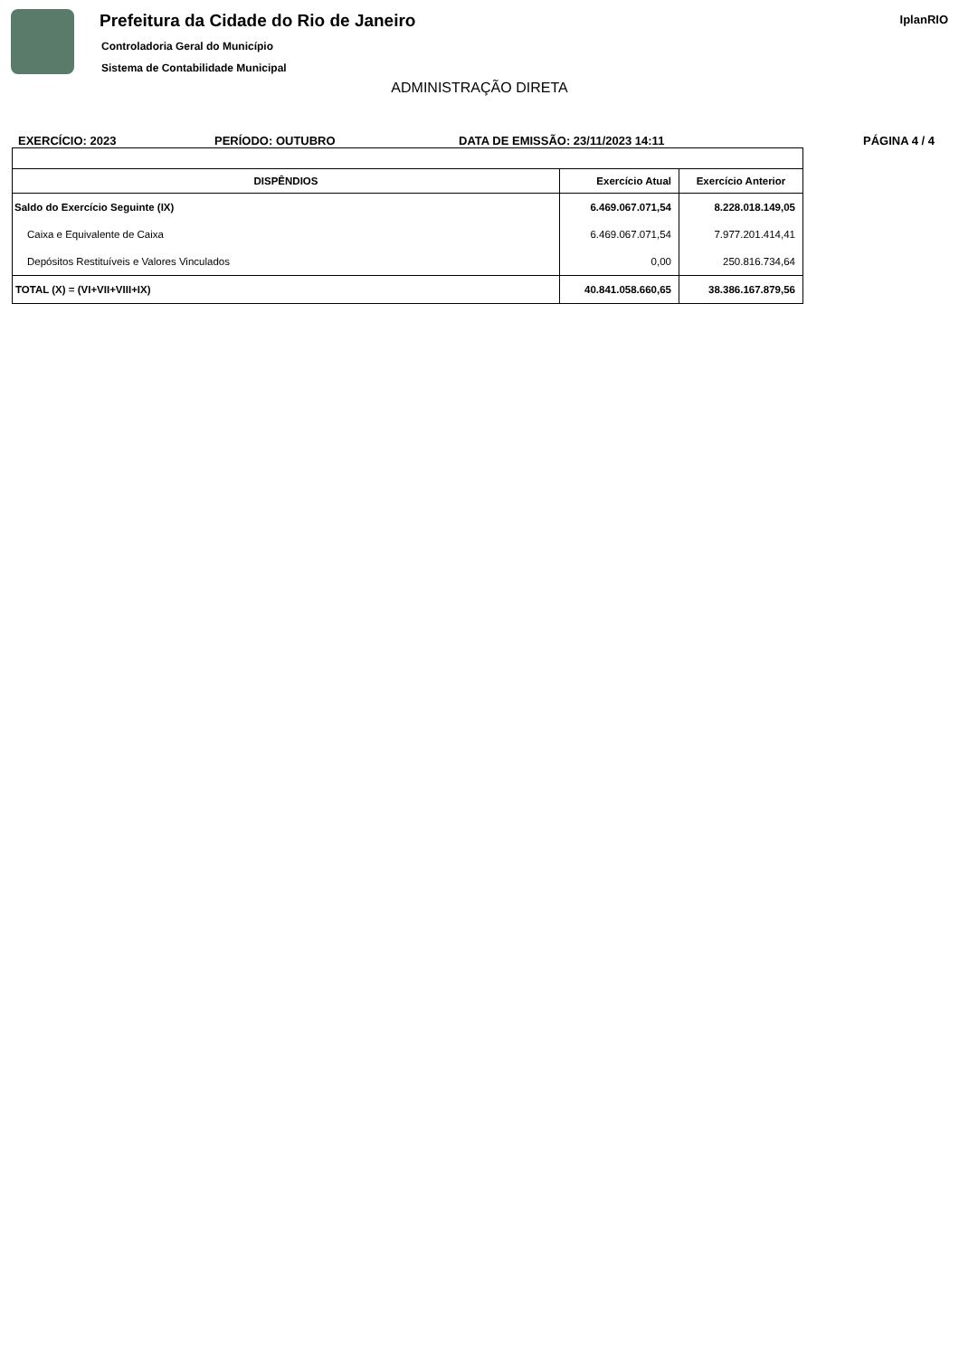Prefeitura da Cidade do Rio de Janeiro
Controladoria Geral do Município
Sistema de Contabilidade Municipal
IplanRIO
ADMINISTRAÇÃO DIRETA
EXERCÍCIO: 2023 PERÍODO: OUTUBRO DATA DE EMISSÃO: 23/11/2023 14:11 PÁGINA 4 / 4
| DISPÊNDIOS | Exercício Atual | Exercício Anterior |
| --- | --- | --- |
| Saldo do Exercício Seguinte (IX) | 6.469.067.071,54 | 8.228.018.149,05 |
| Caixa e Equivalente de Caixa | 6.469.067.071,54 | 7.977.201.414,41 |
| Depósitos Restituíveis e Valores Vinculados | 0,00 | 250.816.734,64 |
| TOTAL (X) = (VI+VII+VIII+IX) | 40.841.058.660,65 | 38.386.167.879,56 |